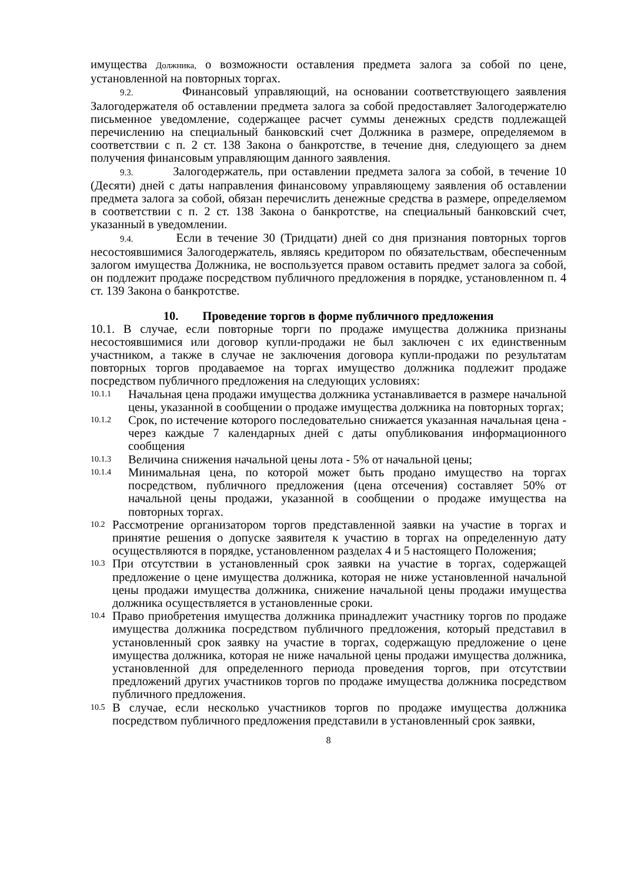имущества Должника, о возможности оставления предмета залога за собой по цене, установленной на повторных торгах.
9.2. Финансовый управляющий, на основании соответствующего заявления Залогодержателя об оставлении предмета залога за собой предоставляет Залогодержателю письменное уведомление, содержащее расчет суммы денежных средств подлежащей перечислению на специальный банковский счет Должника в размере, определяемом в соответствии с п. 2 ст. 138 Закона о банкротстве, в течение дня, следующего за днем получения финансовым управляющим данного заявления.
9.3. Залогодержатель, при оставлении предмета залога за собой, в течение 10 (Десяти) дней с даты направления финансовому управляющему заявления об оставлении предмета залога за собой, обязан перечислить денежные средства в размере, определяемом в соответствии с п. 2 ст. 138 Закона о банкротстве, на специальный банковский счет, указанный в уведомлении.
9.4. Если в течение 30 (Тридцати) дней со дня признания повторных торгов несостоявшимися Залогодержатель, являясь кредитором по обязательствам, обеспеченным залогом имущества Должника, не воспользуется правом оставить предмет залога за собой, он подлежит продаже посредством публичного предложения в порядке, установленном п. 4 ст. 139 Закона о банкротстве.
10. Проведение торгов в форме публичного предложения
10.1. В случае, если повторные торги по продаже имущества должника признаны несостоявшимися или договор купли-продажи не был заключен с их единственным участником, а также в случае не заключения договора купли-продажи по результатам повторных торгов продаваемое на торгах имущество должника подлежит продаже посредством публичного предложения на следующих условиях:
10.1.1 Начальная цена продажи имущества должника устанавливается в размере начальной цены, указанной в сообщении о продаже имущества должника на повторных торгах;
10.1.2 Срок, по истечение которого последовательно снижается указанная начальная цена - через каждые 7 календарных дней с даты опубликования информационного сообщения
10.1.3 Величина снижения начальной цены лота - 5% от начальной цены;
10.1.4 Минимальная цена, по которой может быть продано имущество на торгах посредством, публичного предложения (цена отсечения) составляет 50% от начальной цены продажи, указанной в сообщении о продаже имущества на повторных торгах.
10.2 Рассмотрение организатором торгов представленной заявки на участие в торгах и принятие решения о допуске заявителя к участию в торгах на определенную дату осуществляются в порядке, установленном разделах 4 и 5 настоящего Положения;
10.3 При отсутствии в установленный срок заявки на участие в торгах, содержащей предложение о цене имущества должника, которая не ниже установленной начальной цены продажи имущества должника, снижение начальной цены продажи имущества должника осуществляется в установленные сроки.
10.4 Право приобретения имущества должника принадлежит участнику торгов по продаже имущества должника посредством публичного предложения, который представил в установленный срок заявку на участие в торгах, содержащую предложение о цене имущества должника, которая не ниже начальной цены продажи имущества должника, установленной для определенного периода проведения торгов, при отсутствии предложений других участников торгов по продаже имущества должника посредством публичного предложения.
10.5 В случае, если несколько участников торгов по продаже имущества должника посредством публичного предложения представили в установленный срок заявки,
8